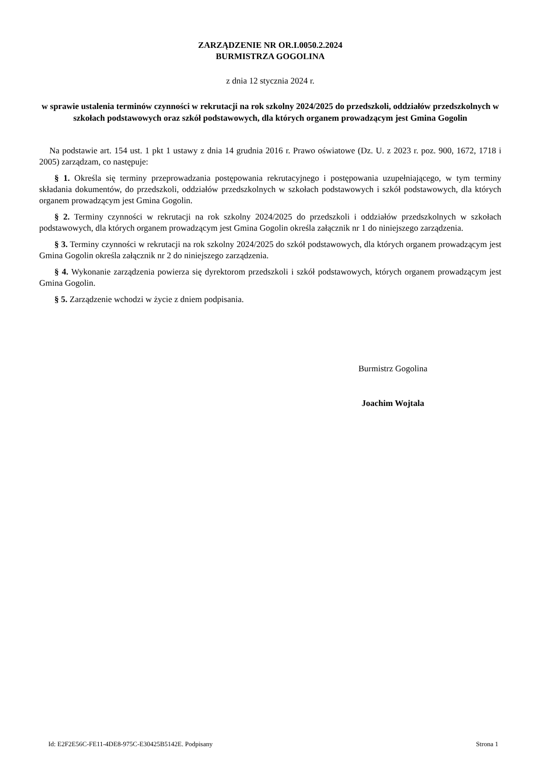ZARZĄDZENIE NR OR.I.0050.2.2024
BURMISTRZA GOGOLINA
z dnia 12 stycznia 2024 r.
w sprawie ustalenia terminów czynności w rekrutacji na rok szkolny 2024/2025 do przedszkoli, oddziałów przedszkolnych w szkołach podstawowych oraz szkół podstawowych, dla których organem prowadzącym jest Gmina Gogolin
Na podstawie art. 154 ust. 1 pkt 1 ustawy z dnia 14 grudnia 2016 r. Prawo oświatowe (Dz. U. z 2023 r. poz. 900, 1672, 1718 i 2005) zarządzam, co następuje:
§ 1. Określa się terminy przeprowadzania postępowania rekrutacyjnego i postępowania uzupełniającego, w tym terminy składania dokumentów, do przedszkoli, oddziałów przedszkolnych w szkołach podstawowych i szkół podstawowych, dla których organem prowadzącym jest Gmina Gogolin.
§ 2. Terminy czynności w rekrutacji na rok szkolny 2024/2025 do przedszkoli i oddziałów przedszkolnych w szkołach podstawowych, dla których organem prowadzącym jest Gmina Gogolin określa załącznik nr 1 do niniejszego zarządzenia.
§ 3. Terminy czynności w rekrutacji na rok szkolny 2024/2025 do szkół podstawowych, dla których organem prowadzącym jest Gmina Gogolin określa załącznik nr 2 do niniejszego zarządzenia.
§ 4. Wykonanie zarządzenia powierza się dyrektorom przedszkoli i szkół podstawowych, których organem prowadzącym jest Gmina Gogolin.
§ 5. Zarządzenie wchodzi w życie z dniem podpisania.
Burmistrz Gogolina
Joachim Wojtala
Id: E2F2E56C-FE11-4DE8-975C-E30425B5142E. Podpisany Strona 1